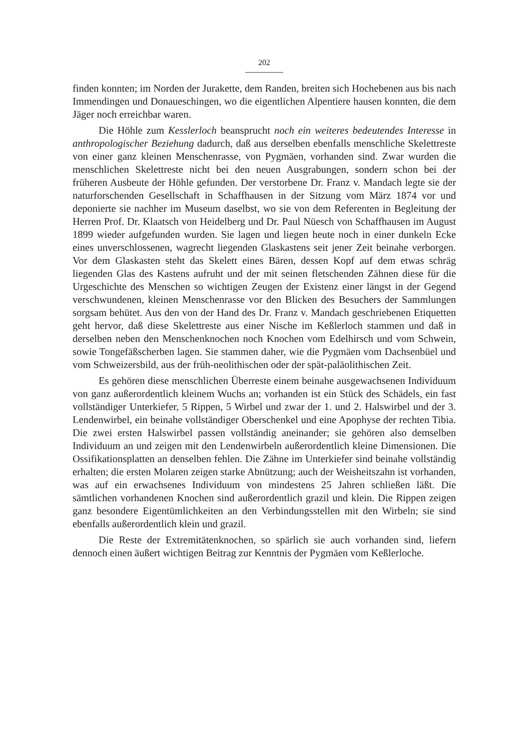202
finden konnten; im Norden der Jurakette, dem Randen, breiten sich Hochebenen aus bis nach Immendingen und Donaueschingen, wo die eigentlichen Alpentiere hausen konnten, die dem Jäger noch erreichbar waren.
Die Höhle zum Kesslerloch beansprucht noch ein weiteres bedeutendes Interesse in anthropologischer Beziehung dadurch, daß aus derselben ebenfalls menschliche Skelettreste von einer ganz kleinen Menschenrasse, von Pygmäen, vorhanden sind. Zwar wurden die menschlichen Skelettreste nicht bei den neuen Ausgrabungen, sondern schon bei der früheren Ausbeute der Höhle gefunden. Der verstorbene Dr. Franz v. Mandach legte sie der naturforschenden Gesellschaft in Schaffhausen in der Sitzung vom März 1874 vor und deponierte sie nachher im Museum daselbst, wo sie von dem Referenten in Begleitung der Herren Prof. Dr. Klaatsch von Heidelberg und Dr. Paul Nüesch von Schaffhausen im August 1899 wieder aufgefunden wurden. Sie lagen und liegen heute noch in einer dunkeln Ecke eines unverschlossenen, wagrecht liegenden Glaskastens seit jener Zeit beinahe verborgen. Vor dem Glaskasten steht das Skelett eines Bären, dessen Kopf auf dem etwas schräg liegenden Glas des Kastens aufruht und der mit seinen fletschenden Zähnen diese für die Urgeschichte des Menschen so wichtigen Zeugen der Existenz einer längst in der Gegend verschwundenen, kleinen Menschenrasse vor den Blicken des Besuchers der Sammlungen sorgsam behütet. Aus den von der Hand des Dr. Franz v. Mandach geschriebenen Etiquetten geht hervor, daß diese Skelettreste aus einer Nische im Keßlerloch stammen und daß in derselben neben den Menschenknochen noch Knochen vom Edelhirsch und vom Schwein, sowie Tongefäßscherben lagen. Sie stammen daher, wie die Pygmäen vom Dachsenbüel und vom Schweizersbild, aus der früh-neolithischen oder der spät-paläolithischen Zeit.
Es gehören diese menschlichen Überreste einem beinahe ausgewachsenen Individuum von ganz außerordentlich kleinem Wuchs an; vorhanden ist ein Stück des Schädels, ein fast vollständiger Unterkiefer, 5 Rippen, 5 Wirbel und zwar der 1. und 2. Halswirbel und der 3. Lendenwirbel, ein beinahe vollständiger Oberschenkel und eine Apophyse der rechten Tibia. Die zwei ersten Halswirbel passen vollständig aneinander; sie gehören also demselben Individuum an und zeigen mit den Lendenwirbeln außerordentlich kleine Dimensionen. Die Ossifikationsplatten an denselben fehlen. Die Zähne im Unterkiefer sind beinahe vollständig erhalten; die ersten Molaren zeigen starke Abnützung; auch der Weisheitszahn ist vorhanden, was auf ein erwachsenes Individuum von mindestens 25 Jahren schließen läßt. Die sämtlichen vorhandenen Knochen sind außerordentlich grazil und klein. Die Rippen zeigen ganz besondere Eigentümlichkeiten an den Verbindungsstellen mit den Wirbeln; sie sind ebenfalls außerordentlich klein und grazil.
Die Reste der Extremitätenknochen, so spärlich sie auch vorhanden sind, liefern dennoch einen äußert wichtigen Beitrag zur Kenntnis der Pygmäen vom Keßlerloche.